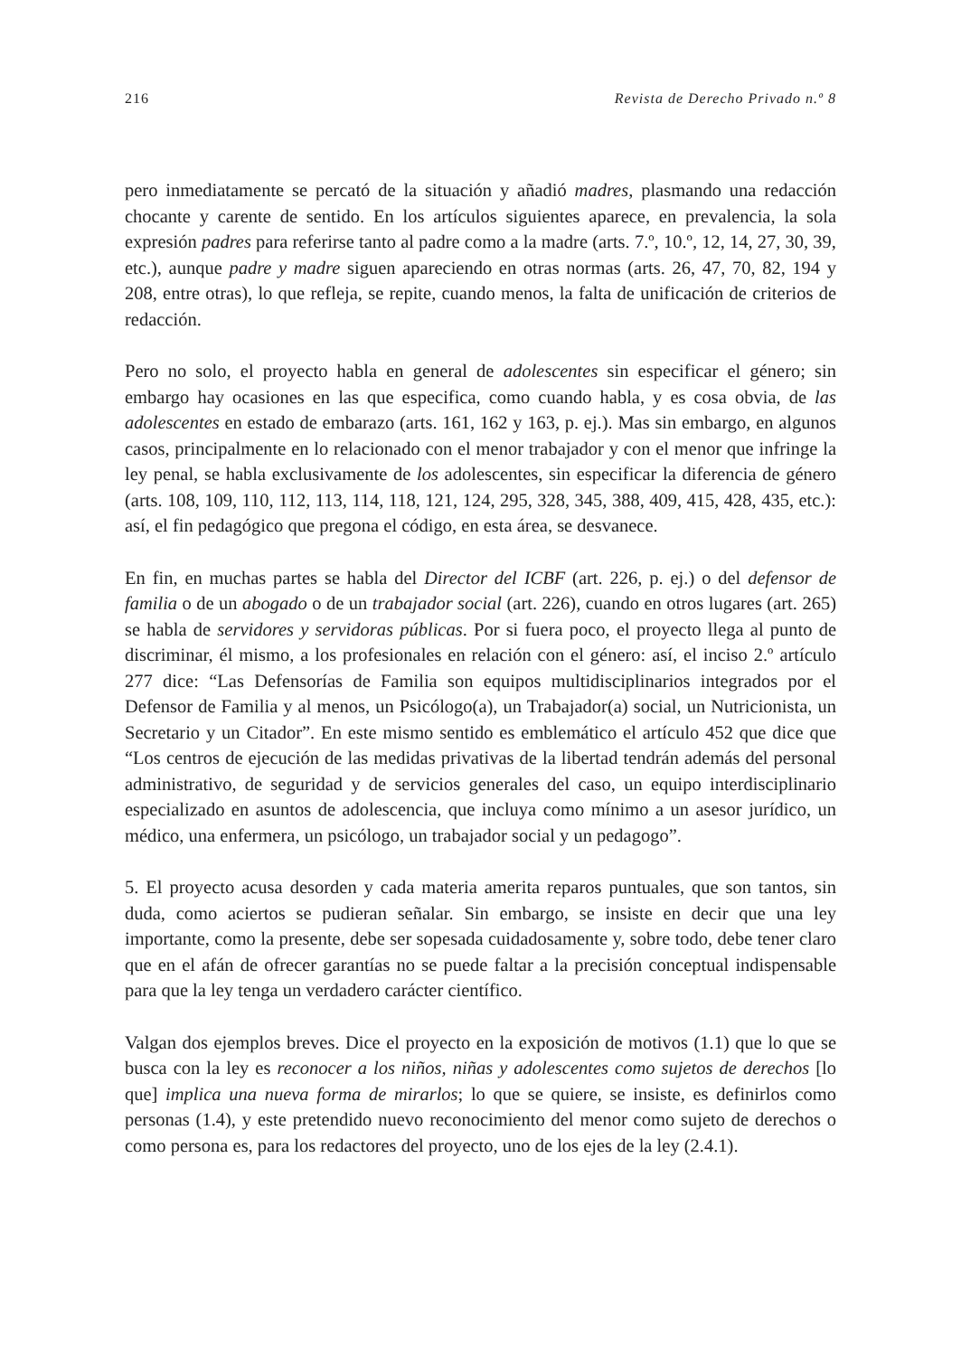216 Revista de Derecho Privado n.º 8
pero inmediatamente se percató de la situación y añadió madres, plasmando una redacción chocante y carente de sentido. En los artículos siguientes aparece, en prevalencia, la sola expresión padres para referirse tanto al padre como a la madre (arts. 7.º, 10.º, 12, 14, 27, 30, 39, etc.), aunque padre y madre siguen apareciendo en otras normas (arts. 26, 47, 70, 82, 194 y 208, entre otras), lo que refleja, se repite, cuando menos, la falta de unificación de criterios de redacción.
Pero no solo, el proyecto habla en general de adolescentes sin especificar el género; sin embargo hay ocasiones en las que especifica, como cuando habla, y es cosa obvia, de las adolescentes en estado de embarazo (arts. 161, 162 y 163, p. ej.). Mas sin embargo, en algunos casos, principalmente en lo relacionado con el menor trabajador y con el menor que infringe la ley penal, se habla exclusivamente de los adolescentes, sin especificar la diferencia de género (arts. 108, 109, 110, 112, 113, 114, 118, 121, 124, 295, 328, 345, 388, 409, 415, 428, 435, etc.): así, el fin pedagógico que pregona el código, en esta área, se desvanece.
En fin, en muchas partes se habla del Director del ICBF (art. 226, p. ej.) o del defensor de familia o de un abogado o de un trabajador social (art. 226), cuando en otros lugares (art. 265) se habla de servidores y servidoras públicas. Por si fuera poco, el proyecto llega al punto de discriminar, él mismo, a los profesionales en relación con el género: así, el inciso 2.º artículo 277 dice: “Las Defensorías de Familia son equipos multidisciplinarios integrados por el Defensor de Familia y al menos, un Psicólogo(a), un Trabajador(a) social, un Nutricionista, un Secretario y un Citador”. En este mismo sentido es emblemático el artículo 452 que dice que “Los centros de ejecución de las medidas privativas de la libertad tendrán además del personal administrativo, de seguridad y de servicios generales del caso, un equipo interdisciplinario especializado en asuntos de adolescencia, que incluya como mínimo a un asesor jurídico, un médico, una enfermera, un psicólogo, un trabajador social y un pedagogo”.
5. El proyecto acusa desorden y cada materia amerita reparos puntuales, que son tantos, sin duda, como aciertos se pudieran señalar. Sin embargo, se insiste en decir que una ley importante, como la presente, debe ser sopesada cuidadosamente y, sobre todo, debe tener claro que en el afán de ofrecer garantías no se puede faltar a la precisión conceptual indispensable para que la ley tenga un verdadero carácter científico.
Valgan dos ejemplos breves. Dice el proyecto en la exposición de motivos (1.1) que lo que se busca con la ley es reconocer a los niños, niñas y adolescentes como sujetos de derechos [lo que] implica una nueva forma de mirarlos; lo que se quiere, se insiste, es definirlos como personas (1.4), y este pretendido nuevo reconocimiento del menor como sujeto de derechos o como persona es, para los redactores del proyecto, uno de los ejes de la ley (2.4.1).